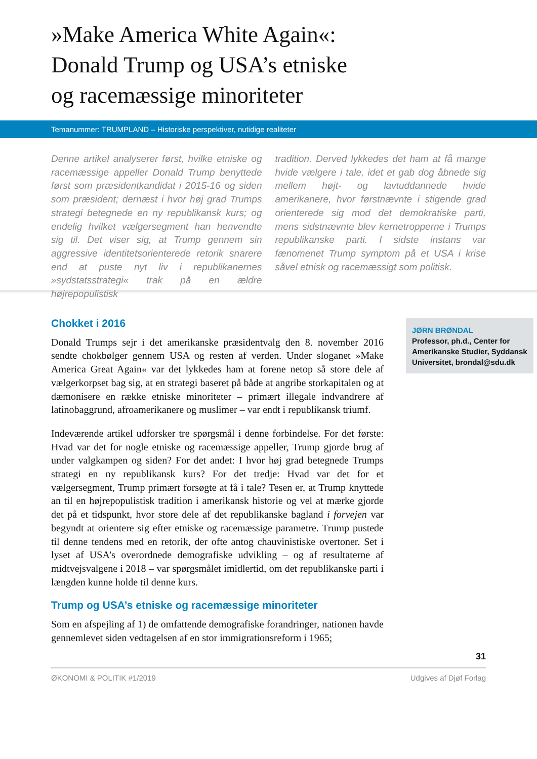»Make America White Again«:
Donald Trump og USA’s etniske
og racemæssige minoriteter
Temanummer: TRUMPLAND – Historiske perspektiver, nutidige realiteter
Denne artikel analyserer først, hvilke etniske og racemæssige appeller Donald Trump benyttede først som præsidentkandidat i 2015-16 og siden som præsident; dernæst i hvor høj grad Trumps strategi betegnede en ny republikansk kurs; og endelig hvilket vælgersegment han henvendte sig til. Det viser sig, at Trump gennem sin aggressive identitetsorienterede retorik snarere end at puste nyt liv i republikanernes »sydstatsstrategi« trak på en ældre højrepopulistisk
tradition. Derved lykkedes det ham at få mange hvide vælgere i tale, idet et gab dog åbnede sig mellem højt- og lavtuddannede hvide amerikanere, hvor førstnævnte i stigende grad orienterede sig mod det demokratiske parti, mens sidstnævnte blev kernetropperne i Trumps republikanske parti. I sidste instans var fænomenet Trump symptom på et USA i krise såvel etnisk og racemæssigt som politisk.
Chokket i 2016
Donald Trumps sejr i det amerikanske præsidentvalg den 8. november 2016 sendte chokbølger gennem USA og resten af verden. Under sloganet »Make America Great Again« var det lykkedes ham at forene netop så store dele af vælgerkorpset bag sig, at en strategi baseret på både at angribe storkapitalen og at dæmonisere en række etniske minoriteter – primært illegale indvandrere af latinobaggrund, afroamerikanere og muslimer – var endt i republikansk triumf.
Indeværende artikel udforsker tre spørgsmål i denne forbindelse. For det første: Hvad var det for nogle etniske og racemæssige appeller, Trump gjorde brug af under valgkampen og siden? For det andet: I hvor høj grad betegnede Trumps strategi en ny republikansk kurs? For det tredje: Hvad var det for et vælgersegment, Trump primært forsøgte at få i tale? Tesen er, at Trump knyttede an til en højrepopulistisk tradition i amerikansk historie og vel at mærke gjorde det på et tidspunkt, hvor store dele af det republikanske bagland i forvejen var begyndt at orientere sig efter etniske og racemæssige parametre. Trump pustede til denne tendens med en retorik, der ofte antog chauvinistiske overtoner. Set i lyset af USA’s overordnede demografiske udvikling – og af resultaterne af midtvejsvalgene i 2018 – var spørgsmålet imidlertid, om det republikanske parti i længden kunne holde til denne kurs.
Trump og USA’s etniske og racemæssige minoriteter
Som en afspejling af 1) de omfattende demografiske forandringer, nationen havde gennemlevet siden vedtagelsen af en stor immigrationsreform i 1965;
JØRN BRØNDAL
Professor, ph.d., Center for Amerikanske Studier, Syddansk Universitet, brondal@sdu.dk
31
ØKONOMI & POLITIK #1/2019 Udgives af Djøf Forlag